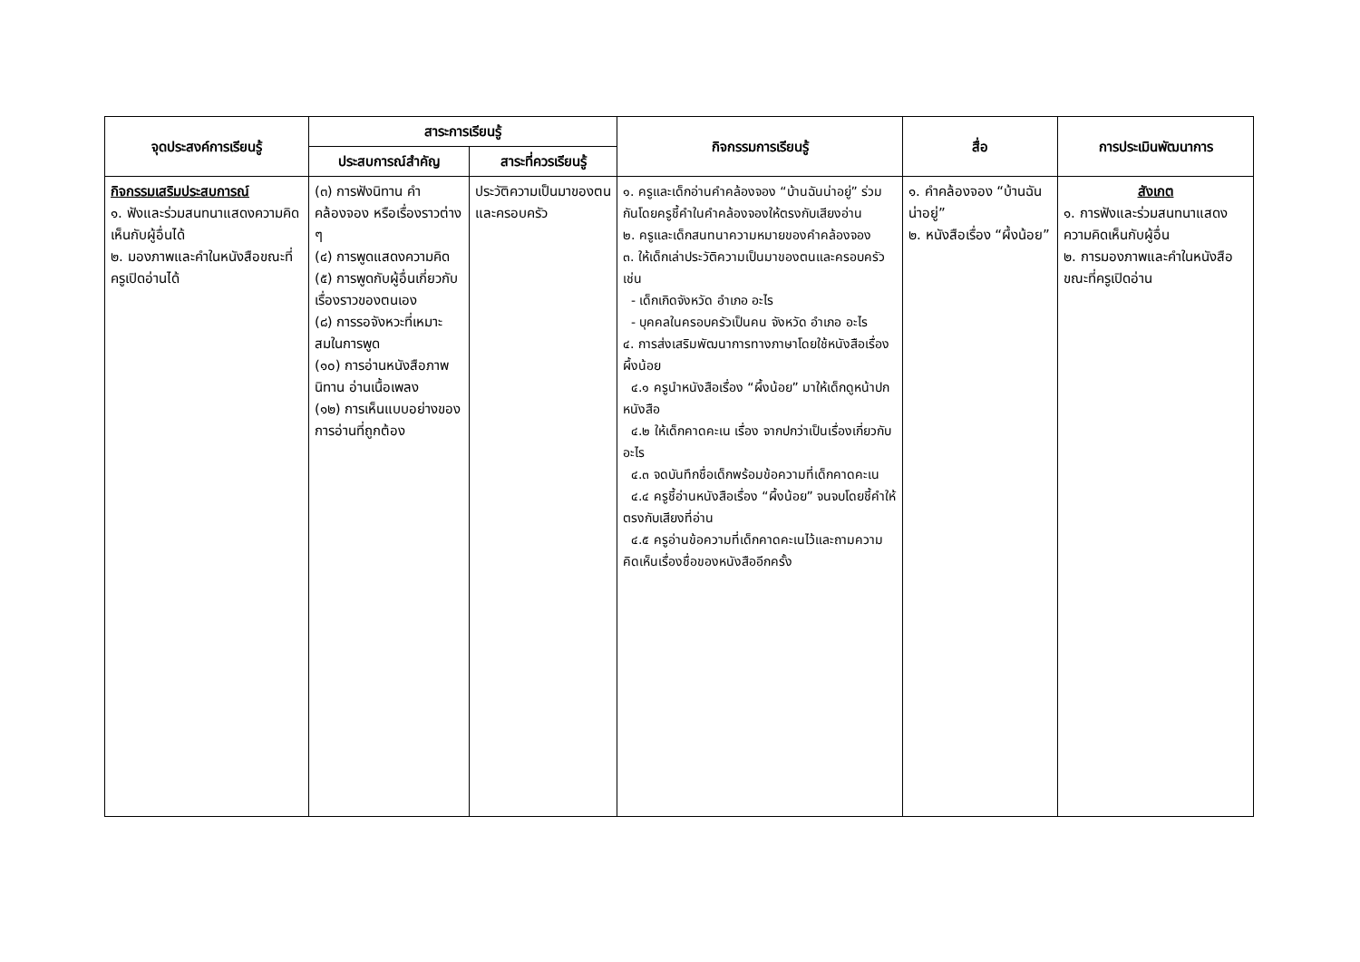| จุดประสงค์การเรียนรู้ | สาระการเรียนรู้ | | กิจกรรมการเรียนรู้ | สื่อ | การประเมินพัฒนาการ |
| --- | --- | --- | --- | --- | --- |
| | ประสบการณ์สำคัญ | สาระที่ควรเรียนรู้ | | | |
| กิจกรรมเสริมประสบการณ์ ๑. ฟังและร่วมสนทนาแสดงความคิดเห็นกับผู้อื่นได้ ๒. มองภาพและคำในหนังสือขณะที่ครูเปิดอ่านได้ | (๓) การฟังนิทาน คำคล้องจอง หรือเรื่องราวต่าง ๆ (๔) การพูดแสดงความคิด (๕) การพูดกับผู้อื่นเกี่ยวกับเรื่องราวของตนเอง (๘) การรอจังหวะที่เหมาะสมในการพูด (๑๐) การอ่านหนังสือภาพ นิทาน อ่านเนื้อเพลง (๑๒) การเห็นแบบอย่างของการอ่านที่ถูกต้อง | ประวัติความเป็นมาของตนและครอบครัว | ๑. ครูและเด็กอ่านคำคล้องจอง “บ้านฉันน่าอยู่” ร่วมกันโดยครูชี้คำในคำคล้องจองให้ตรงกับเสียงอ่าน ๒. ครูและเด็กสนทนาความหมายของคำคล้องจอง ๓. ให้เด็กเล่าประวัติความเป็นมาของตนและครอบครัว เช่น - เด็กเกิดจังหวัด อำเภอ อะไร - บุคคลในครอบครัวเป็นคน จังหวัด อำเภอ อะไร ๔. การส่งเสริมพัฒนาการทางภาษาโดยใช้หนังสือเรื่อง ผึ้งน้อย ๔.๑ ครูนำหนังสือเรื่อง “ผึ้งน้อย” มาให้เด็กดูหน้าปก หนังสือ ๔.๒ ให้เด็กคาดคะเน เรื่อง จากปกว่าเป็นเรื่องเกี่ยวกับ อะไร ๔.๓ จดบันทึกชื่อเด็กพร้อมข้อความที่เด็กคาดคะเน ๔.๔ ครูชี้อ่านหนังสือเรื่อง “ผึ้งน้อย” จนจบโดยชี้คำให้ตรงกับเสียงที่อ่าน ๔.๕ ครูอ่านข้อความที่เด็กคาดคะเนไว้และถามความคิดเห็นเรื่องชื่อของหนังสืออีกครั้ง | ๑. คำคล้องจอง “บ้านฉันน่าอยู่” ๒. หนังสือเรื่อง “ผึ้งน้อย” | สังเกต ๑. การฟังและร่วมสนทนาแสดงความคิดเห็นกับผู้อื่น ๒. การมองภาพและคำในหนังสือขณะที่ครูเปิดอ่าน |